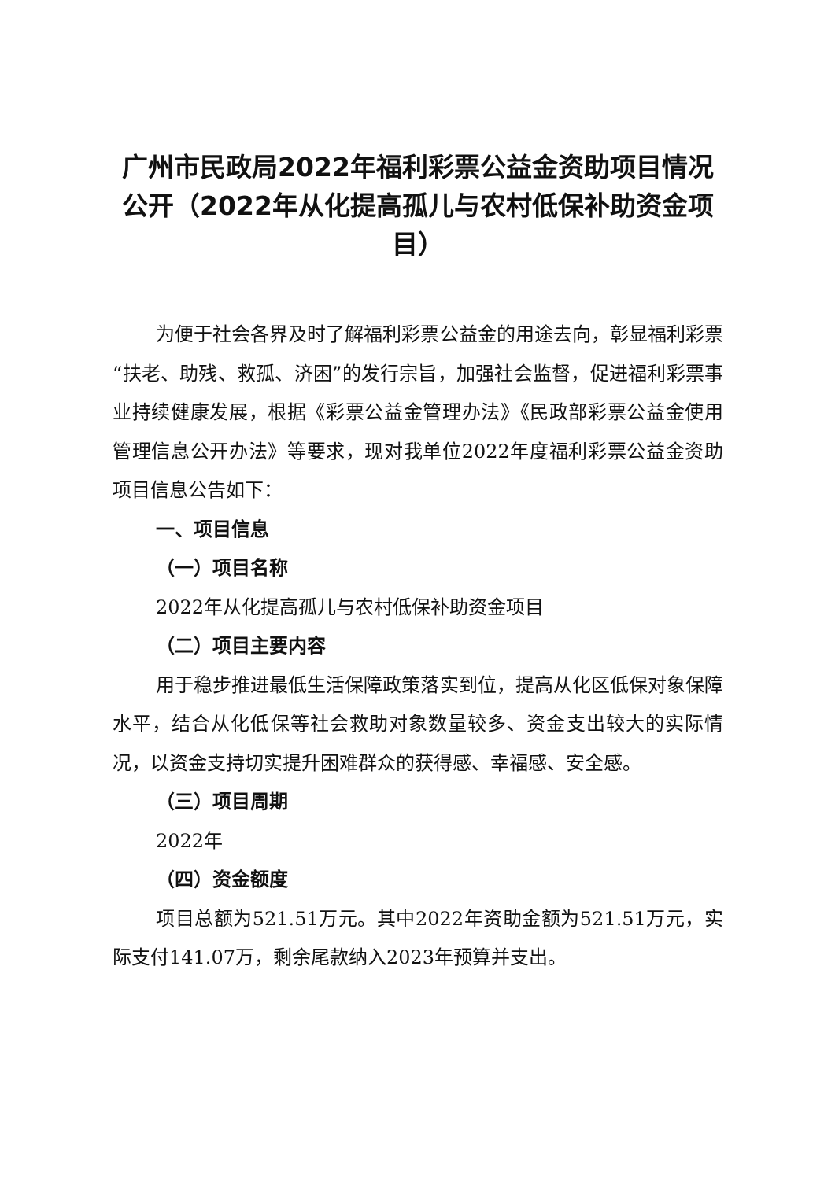广州市民政局2022年福利彩票公益金资助项目情况公开（2022年从化提高孤儿与农村低保补助资金项目）
为便于社会各界及时了解福利彩票公益金的用途去向，彰显福利彩票“扶老、助残、救孤、济困”的发行宗旨，加强社会监督，促进福利彩票事业持续健康发展，根据《彩票公益金管理办法》《民政部彩票公益金使用管理信息公开办法》等要求，现对我单位2022年度福利彩票公益金资助项目信息公告如下：
一、项目信息
（一）项目名称
2022年从化提高孤儿与农村低保补助资金项目
（二）项目主要内容
用于稳步推进最低生活保障政策落实到位，提高从化区低保对象保障水平，结合从化低保等社会救助对象数量较多、资金支出较大的实际情况，以资金支持切实提升困难群众的获得感、幸福感、安全感。
（三）项目周期
2022年
（四）资金额度
项目总额为521.51万元。其中2022年资助金额为521.51万元，实际支付141.07万，剩余尾款纳入2023年预算并支出。